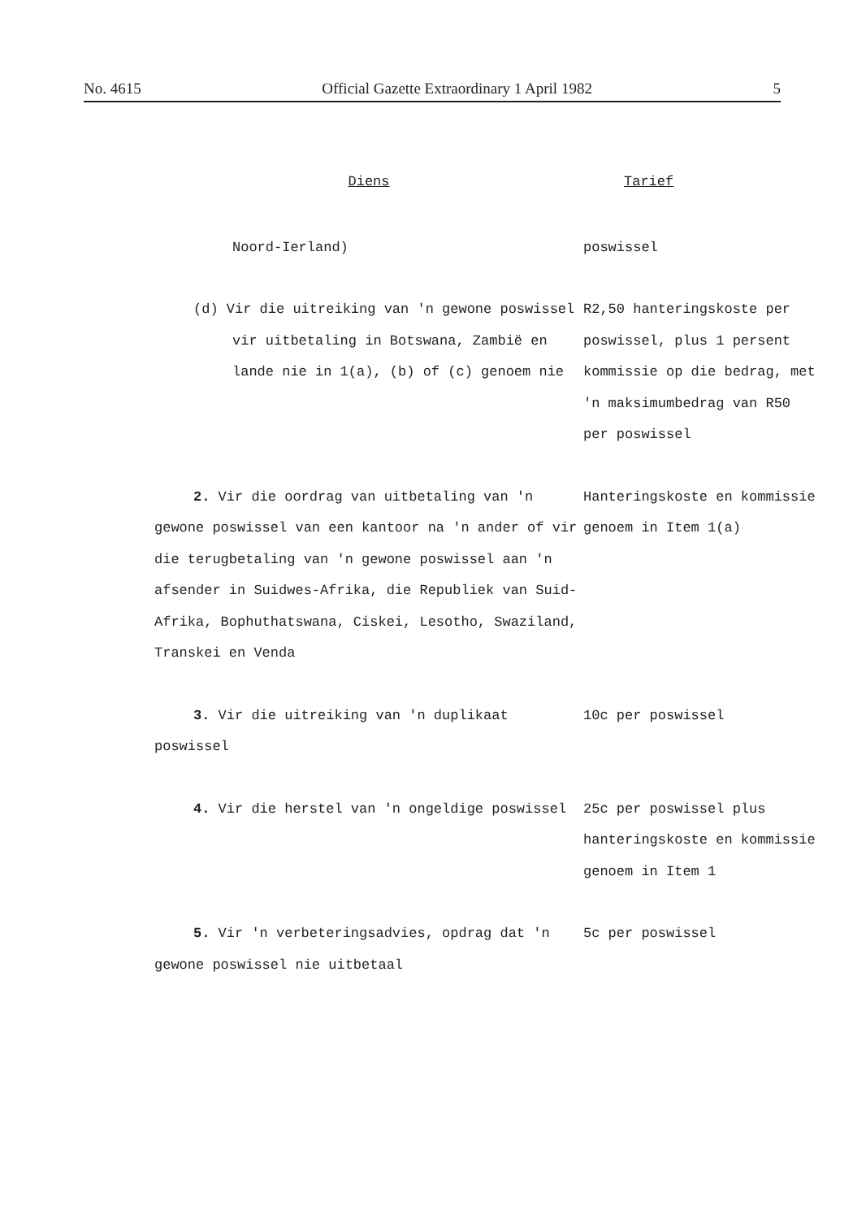No. 4615 Official Gazette Extraordinary 1 April 1982 5
| Diens | Tarief |
| --- | --- |
| Noord-Ierland) | poswissel |
| (d) Vir die uitreiking van 'n gewone poswissel vir uitbetaling in Botswana, Zambië en lande nie in 1(a), (b) of (c) genoem nie | R2,50 hanteringskoste per poswissel, plus 1 persent kommissie op die bedrag, met 'n maksimumbedrag van R50 per poswissel |
| 2. Vir die oordrag van uitbetaling van 'n gewone poswissel van een kantoor na 'n ander of vir die terugbetaling van 'n gewone poswissel aan 'n afsender in Suidwes-Afrika, die Republiek van Suid-Afrika, Bophuthatswana, Ciskei, Lesotho, Swaziland, Transkei en Venda | Hanteringskoste en kommissie genoem in Item 1(a) |
| 3. Vir die uitreiking van 'n duplikaat poswissel | 10c per poswissel |
| 4. Vir die herstel van 'n ongeldige poswissel | 25c per poswissel plus hanteringskoste en kommissie genoem in Item 1 |
| 5. Vir 'n verbeteringsadvies, opdrag dat 'n gewone poswissel nie uitbetaal | 5c per poswissel |